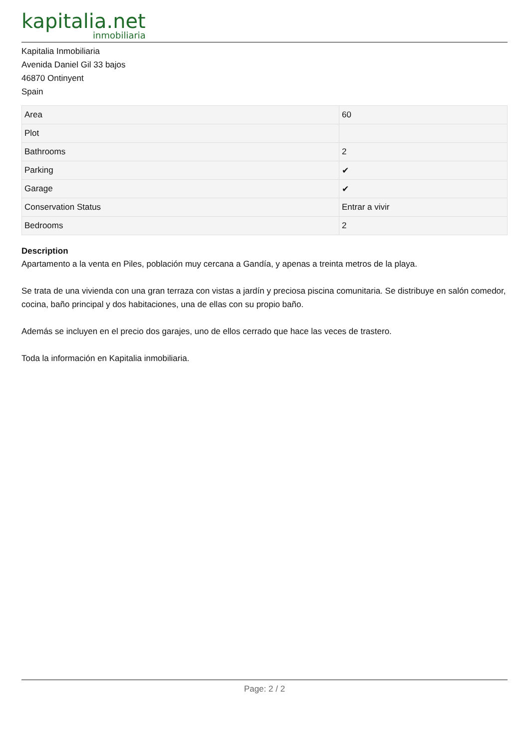kapitalia.net
inmobiliaria
Kapitalia Inmobiliaria
Avenida Daniel Gil 33 bajos
46870 Ontinyent
Spain
| Area | 60 |
| Plot | |
| Bathrooms | 2 |
| Parking | ✔ |
| Garage | ✔ |
| Conservation Status | Entrar a vivir |
| Bedrooms | 2 |
Description
Apartamento a la venta en Piles, población muy cercana a Gandía, y apenas a treinta metros de la playa.
Se trata de una vivienda con una gran terraza con vistas a jardín y preciosa piscina comunitaria. Se distribuye en salón comedor, cocina, baño principal y dos habitaciones, una de ellas con su propio baño.
Además se incluyen en el precio dos garajes, uno de ellos cerrado que hace las veces de trastero.
Toda la información en Kapitalia inmobiliaria.
Page: 2 / 2